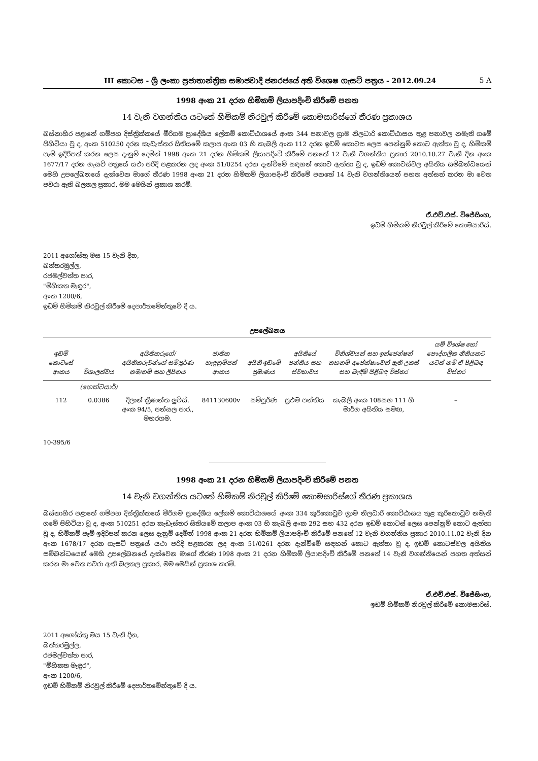III කොටස - ශ්‍රී ලංකා ප්‍රජාතාන්ත්‍රික සමාජවාදී ජනරජයේ අති විශෙෂ ගැසට් පත්‍රය - 2012.09.24 5 A
1998 අංක 21 දරන හිමිකම් ලියාපදිංචි කිරීමේ පනත
14 වැනි වගන්තිය යටතේ හිමිකම් නිරවුල් කිරීමේ කොමසාරිස්ගේ තීරණ ප්‍රකාශය
බස්නාහිර පළාතේ ගම්පහ දිස්ත්‍රික්කයේ මීරිගම ප්‍රාදේශීය ලේකම් කොට්ඨාශයේ අංක 344 පනාවල ග්‍රාම නිලධාරි කොට්ඨාසය තුළ පනාවල නමැති ගමේ පිහිටියා වූ ද, අංක 510250 දරන කැඩැස්තර සිතියමේ කලාප අංක 03 හි කැබලි අංක 112 දරන ඉඩම් කොටස ලෙස පෙන්නුම් කොට ඇත්තා වූ ද, හිමිකම් පෑම් ඉදිරිපත් කරන ලෙස දැනුම් දෙමින් 1998 අංක 21 දරන හිමිකම් ලියාපදිංචි කිරීමේ පනතේ 12 වැනි වගන්තිය ප්‍රකාර 2010.10.27 වැනි දින අංක 1677/17 දරන ගැසට් පත්‍රයේ යථා පරිදි පළකරන ලද අංක 51/0254 දරන දැන්වීමේ සඳහන් කොට ඇත්තා වූ ද, ඉඩම් කොටස්වල අයිතිය සම්බන්ධයෙන් මෙහි උපලේඛනයේ දැක්වෙන මාගේ තීරණ 1998 අංක 21 දරන හිමිකම් ලියාපදිංචි කිරීමේ පනතේ 14 වැනි වගන්තියෙන් පහත අත්සන් කරන මා වෙත පවරා ඇති බලතල ප්‍රකාර, මම මෙයින් ප්‍රකාශ කරමි.
ඒ.එච්.එස්. විජේසිංහ,
ඉඩම් හිමිකම් නිරවුල් කිරීමේ කොමසාරිස්.
2011 අගෝස්තු මස 15 වැනි දින,
බත්තරමුල්ල,
රජමල්වත්ත පාර,
"මිහිකත මැඳුර",
අංක 1200/6,
ඉඩම් හිමිකම් නිරවුල් කිරීමේ දෙපාර්තමේන්තුවේ දී ය.
උපලේඛනය
| ඉඩම් කොටසේ අංකය | විශාලත්වය | අයිතිකරුගේ/අයිතිකරුවන්ගේ සම්පූර්ණ නම/නම් සහ ලිපිනය | ජාතික හැඳුනුම්පත් අංකය | අයිති ඉඩමේ ප්‍රමාණය | අයිතියේ පන්තිය සහ ස්වභාවය | විනිශ්චයන් සහ ඉන්ජෙන්ෂන් තහනම් අපේක්ෂාවෙන් ඇති උකස් සහ බැඳීම් පිළිබඳ විස්තර | යම් විශේෂ හෝ පෞද්ගලික නීතියකට යටත් නම් ඒ පිළිබඳ විස්තර |
| --- | --- | --- | --- | --- | --- | --- | --- |
| | (හෙක්ටයාර්) | | | | | | |
| 112 | 0.0386 | දිලාන් ක්‍රිෂාන්ත ලුවිස්. අංක 94/5, පන්සල පාර., මහරගම. | 841130600v | සම්පූර්ණ | ප්‍රථම පන්තිය | කැබලි අංක 108සහ 111 හි මාර්ග අයිතිය සමඟ, | – |
10-395/6
1998 අංක 21 දරන හිමිකම් ලියාපදිංචි කිරීමේ පනත
14 වැනි වගන්තිය යටතේ හිමිකම් නිරවුල් කිරීමේ කොමසාරිස්ගේ තීරණ ප්‍රකාශය
බස්නාහිර පළාතේ ගම්පහ දිස්ත්‍රික්කයේ මීරිගම ප්‍රාදේශීය ලේකම් කොට්ඨාශයේ අංක 334 කුරිකොටුව ග්‍රාම නිලධාරි කොට්ඨාසය තුළ කුරිකොටුව නමැති ගමේ පිහිටියා වූ ද, අංක 510251 දරන කැඩැස්තර සිතියමේ කලාප අංක 03 හි කැබලි අංක 292 සහ 432 දරන ඉඩම් කොටස් ලෙස පෙන්නුම් කොට ඇත්තා වූ ද, හිමිකම් පෑම් ඉදිරිපත් කරන ලෙස දැනුම් දෙමින් 1998 අංක 21 දරන හිමිකම් ලියාපදිංචි කිරීමේ පනතේ 12 වැනි වගන්තිය ප්‍රකාර 2010.11.02 වැනි දින අංක 1678/17 දරන ගැසට් පත්‍රයේ යථා පරිදි පළකරන ලද අංක 51/0261 දරන දැන්වීමේ සඳහන් කොට ඇත්තා වූ ද, ඉඩම් කොටස්වල අයිතිය සම්බන්ධයෙන් මෙහි උපලේඛනයේ දැක්වෙන මාගේ තීරණ 1998 අංක 21 දරන හිමිකම් ලියාපදිංචි කිරීමේ පනතේ 14 වැනි වගන්තියෙන් පහත අත්සන් කරන මා වෙත පවරා ඇති බලතල ප්‍රකාර, මම මෙයින් ප්‍රකාශ කරමි.
ඒ.එච්.එස්. විජේසිංහ,
ඉඩම් හිමිකම් නිරවුල් කිරීමේ කොමසාරිස්.
2011 අගෝස්තු මස 15 වැනි දින,
බත්තරමුල්ල,
රජමල්වත්ත පාර,
"මිහිකත මැඳුර",
අංක 1200/6,
ඉඩම් හිමිකම් නිරවුල් කිරීමේ දෙපාර්තමේන්තුවේ දී ය.